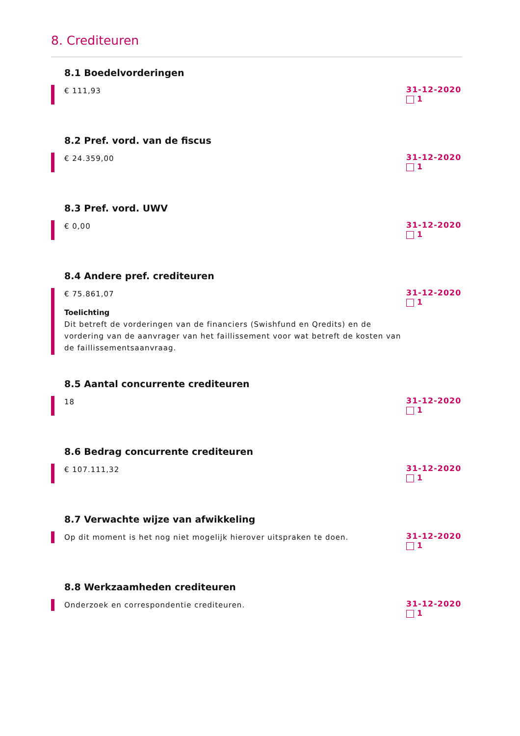8. Crediteuren
8.1 Boedelvorderingen
€ 111,93
31-12-2020
1
8.2 Pref. vord. van de fiscus
€ 24.359,00
31-12-2020
1
8.3 Pref. vord. UWV
€ 0,00
31-12-2020
1
8.4 Andere pref. crediteuren
€ 75.861,07
Toelichting
Dit betreft de vorderingen van de financiers (Swishfund en Qredits) en de vordering van de aanvrager van het faillissement voor wat betreft de kosten van de faillissementsaanvraag.
31-12-2020
1
8.5 Aantal concurrente crediteuren
18
31-12-2020
1
8.6 Bedrag concurrente crediteuren
€ 107.111,32
31-12-2020
1
8.7 Verwachte wijze van afwikkeling
Op dit moment is het nog niet mogelijk hierover uitspraken te doen.
31-12-2020
1
8.8 Werkzaamheden crediteuren
Onderzoek en correspondentie crediteuren.
31-12-2020
1